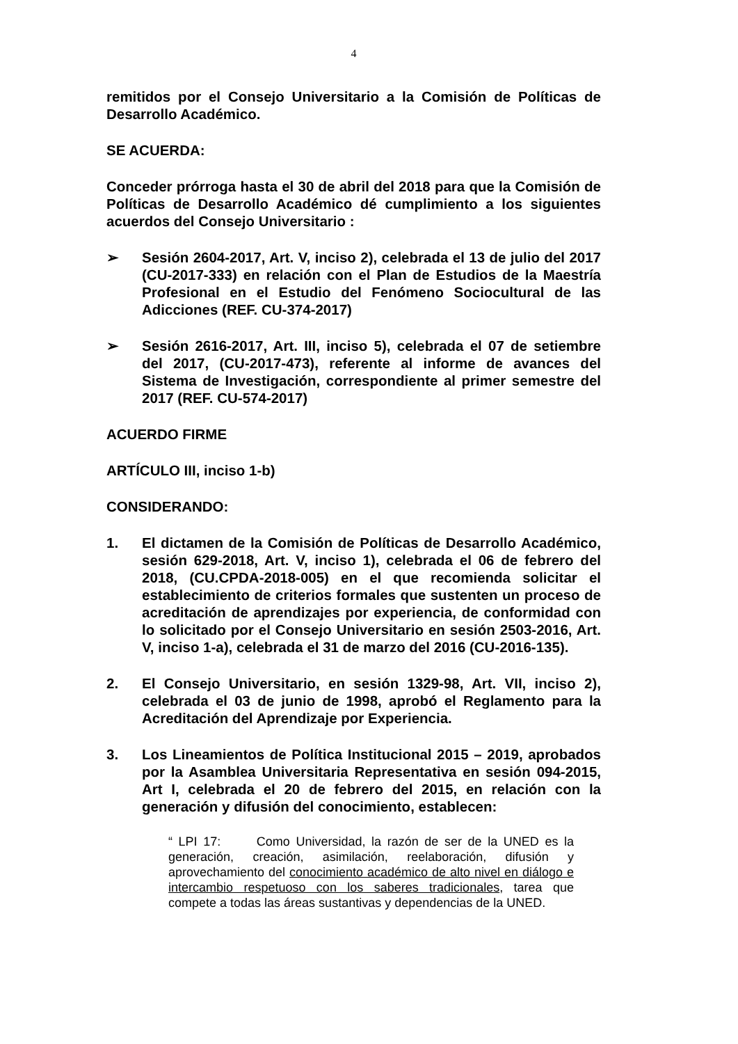4
remitidos por el Consejo Universitario a la Comisión de Políticas de Desarrollo Académico.
SE ACUERDA:
Conceder prórroga hasta el 30 de abril del 2018 para que la Comisión de Políticas de Desarrollo Académico dé cumplimiento a los siguientes acuerdos del Consejo Universitario :
➢ Sesión 2604-2017, Art. V, inciso 2), celebrada el 13 de julio del 2017 (CU-2017-333) en relación con el Plan de Estudios de la Maestría Profesional en el Estudio del Fenómeno Sociocultural de las Adicciones (REF. CU-374-2017)
➢ Sesión 2616-2017, Art. III, inciso 5), celebrada el 07 de setiembre del 2017, (CU-2017-473), referente al informe de avances del Sistema de Investigación, correspondiente al primer semestre del 2017 (REF. CU-574-2017)
ACUERDO FIRME
ARTÍCULO III, inciso 1-b)
CONSIDERANDO:
1. El dictamen de la Comisión de Políticas de Desarrollo Académico, sesión 629-2018, Art. V, inciso 1), celebrada el 06 de febrero del 2018, (CU.CPDA-2018-005) en el que recomienda solicitar el establecimiento de criterios formales que sustenten un proceso de acreditación de aprendizajes por experiencia, de conformidad con lo solicitado por el Consejo Universitario en sesión 2503-2016, Art. V, inciso 1-a), celebrada el 31 de marzo del 2016 (CU-2016-135).
2. El Consejo Universitario, en sesión 1329-98, Art. VII, inciso 2), celebrada el 03 de junio de 1998, aprobó el Reglamento para la Acreditación del Aprendizaje por Experiencia.
3. Los Lineamientos de Política Institucional 2015 – 2019, aprobados por la Asamblea Universitaria Representativa en sesión 094-2015, Art I, celebrada el 20 de febrero del 2015, en relación con la generación y difusión del conocimiento, establecen:
“ LPI 17: Como Universidad, la razón de ser de la UNED es la generación, creación, asimilación, reelaboración, difusión y aprovechamiento del conocimiento académico de alto nivel en diálogo e intercambio respetuoso con los saberes tradicionales, tarea que compete a todas las áreas sustantivas y dependencias de la UNED.